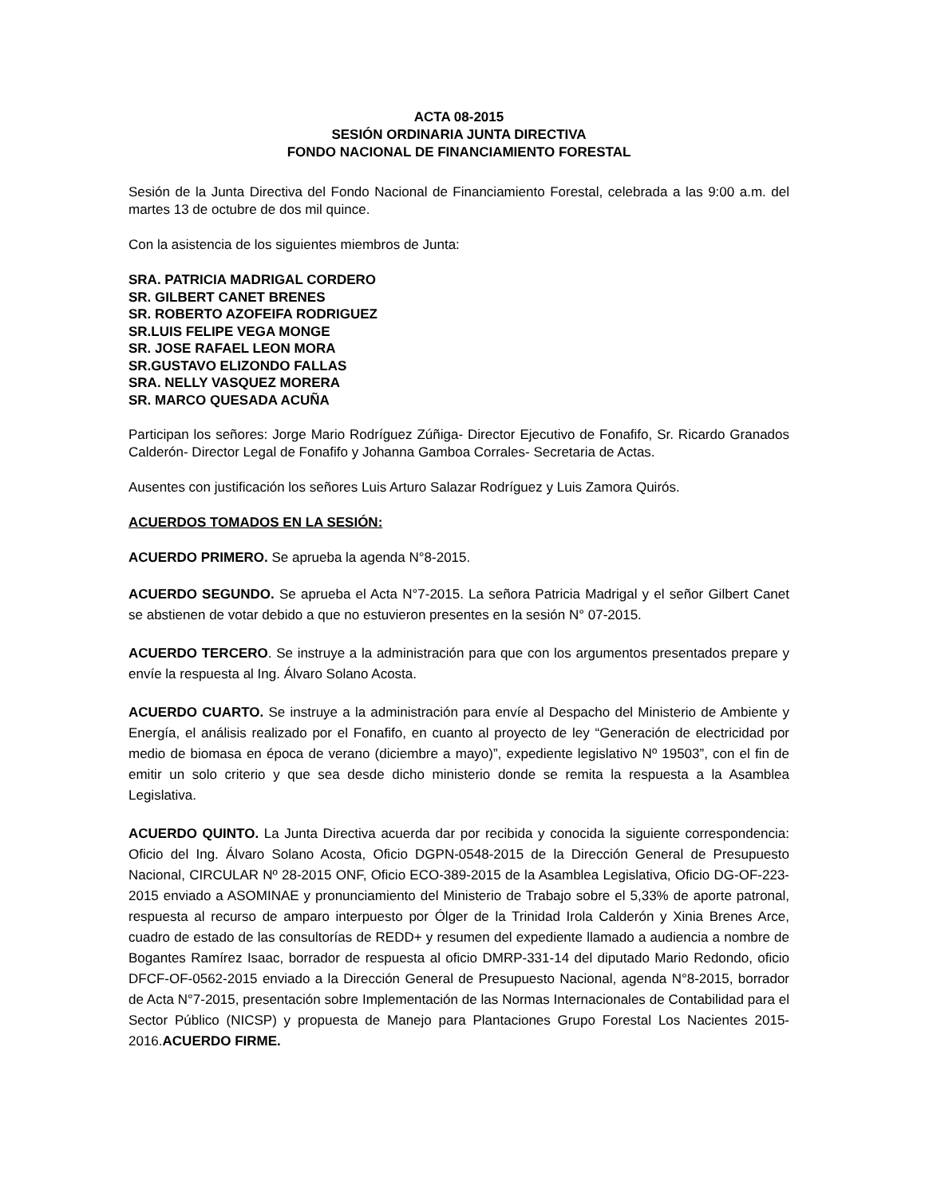ACTA 08-2015
SESIÓN ORDINARIA JUNTA DIRECTIVA
FONDO NACIONAL DE FINANCIAMIENTO FORESTAL
Sesión de la Junta Directiva del Fondo Nacional de Financiamiento Forestal, celebrada a las 9:00 a.m. del martes 13 de octubre de dos mil quince.
Con la asistencia de los siguientes miembros de Junta:
SRA. PATRICIA MADRIGAL CORDERO
SR. GILBERT CANET BRENES
SR. ROBERTO AZOFEIFA RODRIGUEZ
SR.LUIS FELIPE VEGA MONGE
SR. JOSE RAFAEL LEON MORA
SR.GUSTAVO ELIZONDO FALLAS
SRA. NELLY VASQUEZ MORERA
SR. MARCO QUESADA ACUÑA
Participan los señores: Jorge Mario Rodríguez Zúñiga- Director Ejecutivo de Fonafifo, Sr. Ricardo Granados Calderón- Director Legal de Fonafifo y Johanna Gamboa Corrales- Secretaria de Actas.
Ausentes con justificación los señores Luis Arturo Salazar Rodríguez y Luis Zamora Quirós.
ACUERDOS TOMADOS EN LA SESIÓN:
ACUERDO PRIMERO. Se aprueba la agenda N°8-2015.
ACUERDO SEGUNDO. Se aprueba el Acta N°7-2015. La señora Patricia Madrigal y el señor Gilbert Canet se abstienen de votar debido a que no estuvieron presentes en la sesión N° 07-2015.
ACUERDO TERCERO. Se instruye a la administración para que con los argumentos presentados prepare y envíe la respuesta al Ing. Álvaro Solano Acosta.
ACUERDO CUARTO. Se instruye a la administración para envíe al Despacho del Ministerio de Ambiente y Energía, el análisis realizado por el Fonafifo, en cuanto al proyecto de ley “Generación de electricidad por medio de biomasa en época de verano (diciembre a mayo)”, expediente legislativo Nº 19503”, con el fin de emitir un solo criterio y que sea desde dicho ministerio donde se remita la respuesta a la Asamblea Legislativa.
ACUERDO QUINTO. La Junta Directiva acuerda dar por recibida y conocida la siguiente correspondencia: Oficio del Ing. Álvaro Solano Acosta, Oficio DGPN-0548-2015 de la Dirección General de Presupuesto Nacional, CIRCULAR Nº 28-2015 ONF, Oficio ECO-389-2015 de la Asamblea Legislativa, Oficio DG-OF-223-2015 enviado a ASOMINAE y pronunciamiento del Ministerio de Trabajo sobre el 5,33% de aporte patronal, respuesta al recurso de amparo interpuesto por Ólger de la Trinidad Irola Calderón y Xinia Brenes Arce, cuadro de estado de las consultorías de REDD+ y resumen del expediente llamado a audiencia a nombre de Bogantes Ramírez Isaac, borrador de respuesta al oficio DMRP-331-14 del diputado Mario Redondo, oficio DFCF-OF-0562-2015 enviado a la Dirección General de Presupuesto Nacional, agenda N°8-2015, borrador de Acta N°7-2015, presentación sobre Implementación de las Normas Internacionales de Contabilidad para el Sector Público (NICSP) y propuesta de Manejo para Plantaciones Grupo Forestal Los Nacientes 2015-2016.ACUERDO FIRME.